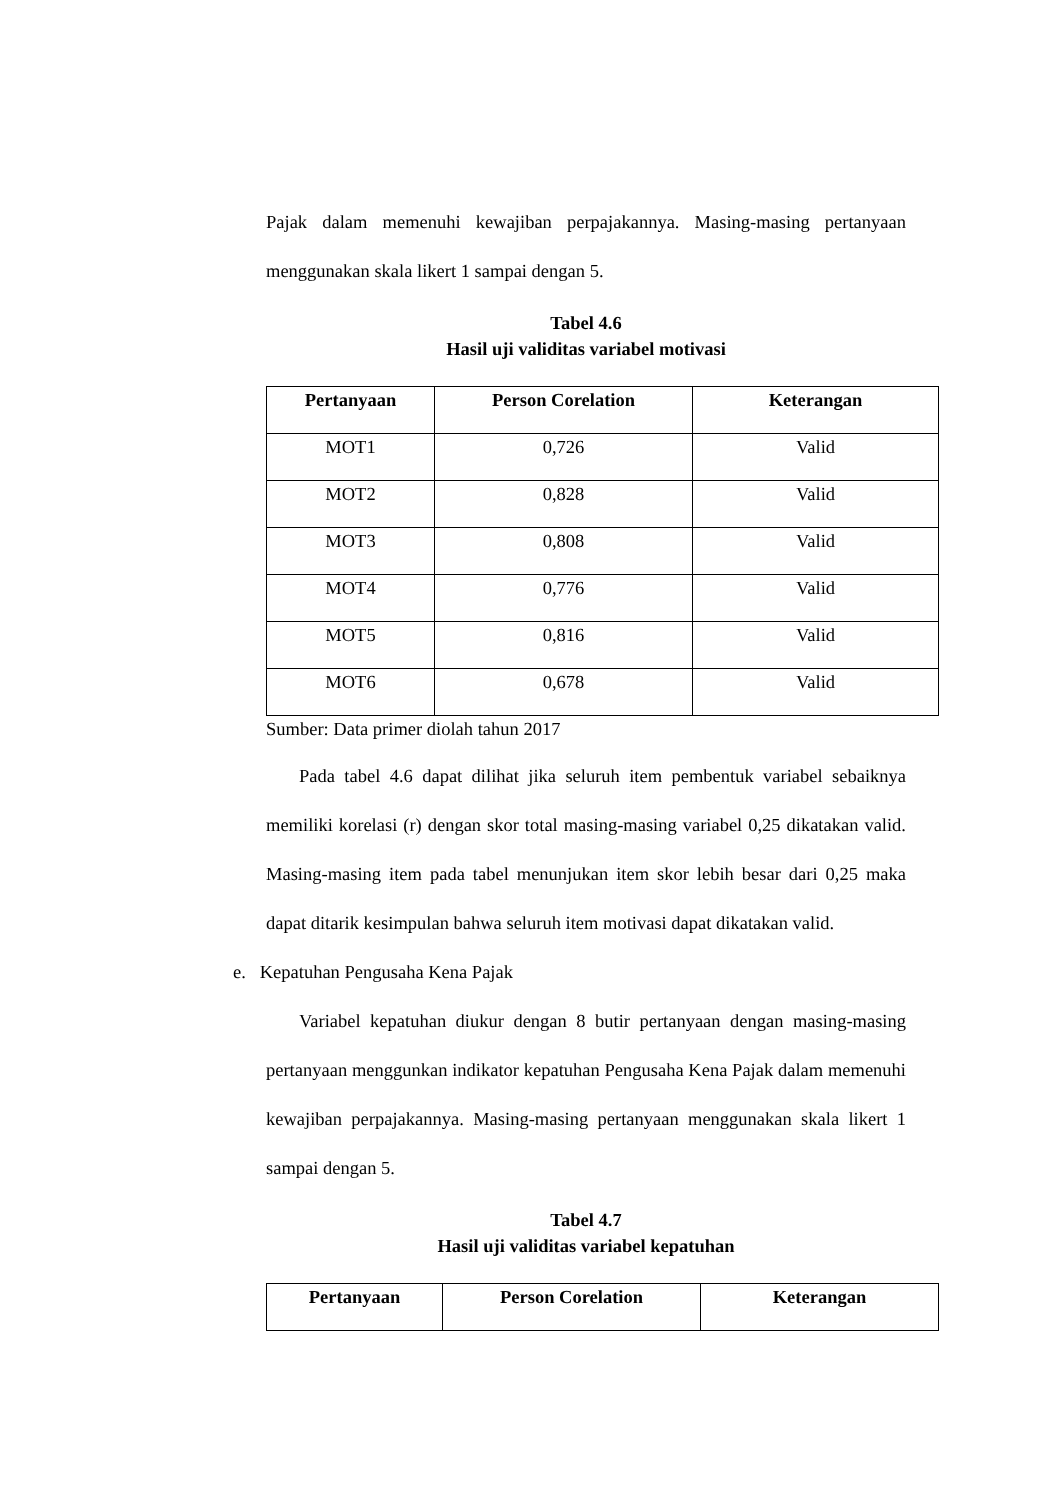Pajak dalam memenuhi kewajiban perpajakannya. Masing-masing pertanyaan menggunakan skala likert 1 sampai dengan 5.
Tabel 4.6
Hasil uji validitas variabel motivasi
| Pertanyaan | Person Corelation | Keterangan |
| --- | --- | --- |
| MOT1 | 0,726 | Valid |
| MOT2 | 0,828 | Valid |
| MOT3 | 0,808 | Valid |
| MOT4 | 0,776 | Valid |
| MOT5 | 0,816 | Valid |
| MOT6 | 0,678 | Valid |
Sumber: Data primer diolah tahun 2017
Pada tabel 4.6 dapat dilihat jika seluruh item pembentuk variabel sebaiknya memiliki korelasi (r) dengan skor total masing-masing variabel 0,25 dikatakan valid. Masing-masing item pada tabel menunjukan item skor lebih besar dari 0,25 maka dapat ditarik kesimpulan bahwa seluruh item motivasi dapat dikatakan valid.
e. Kepatuhan Pengusaha Kena Pajak
Variabel kepatuhan diukur dengan 8 butir pertanyaan dengan masing-masing pertanyaan menggunkan indikator kepatuhan Pengusaha Kena Pajak dalam memenuhi kewajiban perpajakannya. Masing-masing pertanyaan menggunakan skala likert 1 sampai dengan 5.
Tabel 4.7
Hasil uji validitas variabel kepatuhan
| Pertanyaan | Person Corelation | Keterangan |
| --- | --- | --- |